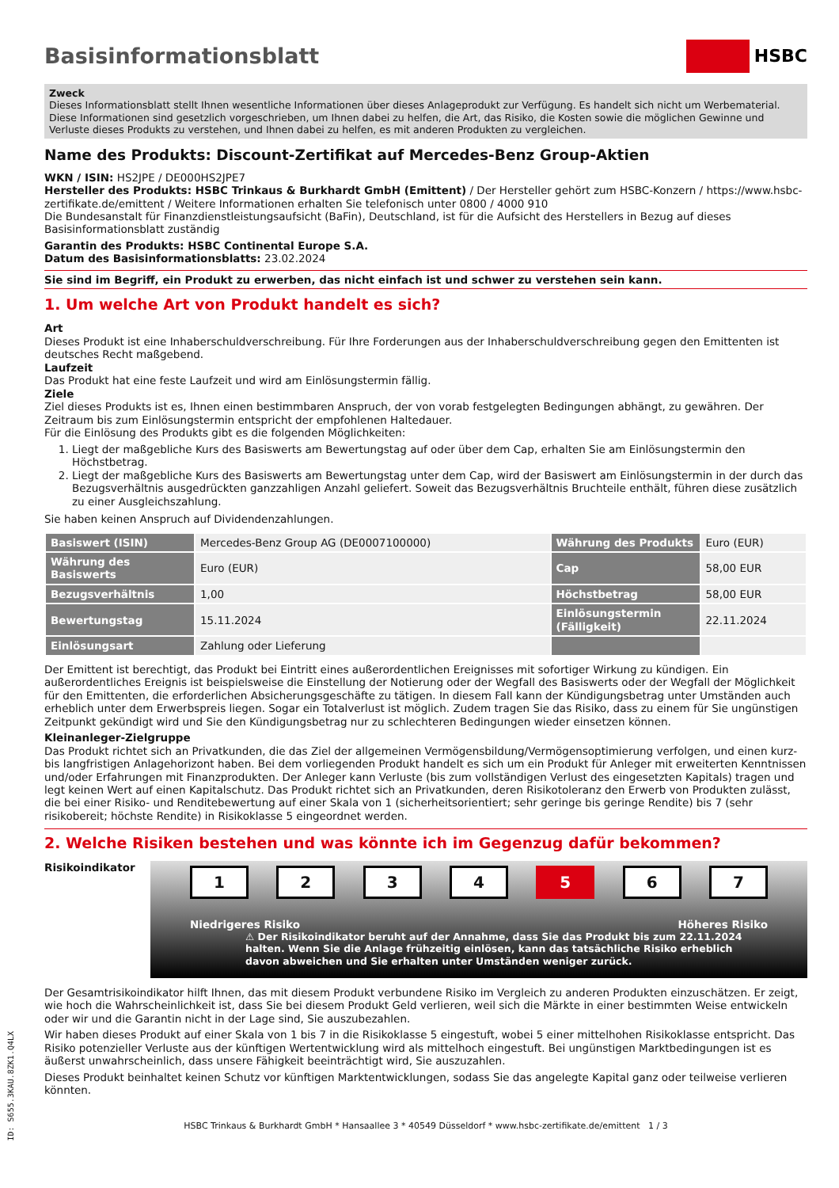Basisinformationsblatt HSBC
Zweck
Dieses Informationsblatt stellt Ihnen wesentliche Informationen über dieses Anlageprodukt zur Verfügung. Es handelt sich nicht um Werbematerial. Diese Informationen sind gesetzlich vorgeschrieben, um Ihnen dabei zu helfen, die Art, das Risiko, die Kosten sowie die möglichen Gewinne und Verluste dieses Produkts zu verstehen, und Ihnen dabei zu helfen, es mit anderen Produkten zu vergleichen.
Name des Produkts: Discount-Zertifikat auf Mercedes-Benz Group-Aktien
WKN / ISIN: HS2JPE / DE000HS2JPE7
Hersteller des Produkts: HSBC Trinkaus & Burkhardt GmbH (Emittent) / Der Hersteller gehört zum HSBC-Konzern / https://www.hsbc-zertifikate.de/emittent / Weitere Informationen erhalten Sie telefonisch unter 0800 / 4000 910
Die Bundesanstalt für Finanzdienstleistungsaufsicht (BaFin), Deutschland, ist für die Aufsicht des Herstellers in Bezug auf dieses Basisinformationsblatt zuständig
Garantin des Produkts: HSBC Continental Europe S.A.
Datum des Basisinformationsblatts: 23.02.2024
Sie sind im Begriff, ein Produkt zu erwerben, das nicht einfach ist und schwer zu verstehen sein kann.
1. Um welche Art von Produkt handelt es sich?
Art
Dieses Produkt ist eine Inhaberschuldverschreibung. Für Ihre Forderungen aus der Inhaberschuldverschreibung gegen den Emittenten ist deutsches Recht maßgebend.
Laufzeit
Das Produkt hat eine feste Laufzeit und wird am Einlösungstermin fällig.
Ziele
Ziel dieses Produkts ist es, Ihnen einen bestimmbaren Anspruch, der von vorab festgelegten Bedingungen abhängt, zu gewähren. Der Zeitraum bis zum Einlösungstermin entspricht der empfohlenen Haltedauer.
Für die Einlösung des Produkts gibt es die folgenden Möglichkeiten:
1. Liegt der maßgebliche Kurs des Basiswerts am Bewertungstag auf oder über dem Cap, erhalten Sie am Einlösungstermin den Höchstbetrag.
2. Liegt der maßgebliche Kurs des Basiswerts am Bewertungstag unter dem Cap, wird der Basiswert am Einlösungstermin in der durch das Bezugsverhältnis ausgedrückten ganzzahligen Anzahl geliefert. Soweit das Bezugsverhältnis Bruchteile enthält, führen diese zusätzlich zu einer Ausgleichszahlung.
Sie haben keinen Anspruch auf Dividendenzahlungen.
| Basiswert (ISIN) | Mercedes-Benz Group AG (DE0007100000) | Währung des Produkts | Euro (EUR) |
| Währung des Basiswerts | Euro (EUR) | Cap | 58,00 EUR |
| Bezugsverhältnis | 1,00 | Höchstbetrag | 58,00 EUR |
| Bewertungstag | 15.11.2024 | Einlösungstermin (Fälligkeit) | 22.11.2024 |
| Einlösungsart | Zahlung oder Lieferung | | |
Der Emittent ist berechtigt, das Produkt bei Eintritt eines außerordentlichen Ereignisses mit sofortiger Wirkung zu kündigen. Ein außerordentliches Ereignis ist beispielsweise die Einstellung der Notierung oder der Wegfall des Basiswerts oder der Wegfall der Möglichkeit für den Emittenten, die erforderlichen Absicherungsgeschäfte zu tätigen. In diesem Fall kann der Kündigungsbetrag unter Umständen auch erheblich unter dem Erwerbspreis liegen. Sogar ein Totalverlust ist möglich. Zudem tragen Sie das Risiko, dass zu einem für Sie ungünstigen Zeitpunkt gekündigt wird und Sie den Kündigungsbetrag nur zu schlechteren Bedingungen wieder einsetzen können.
Kleinanleger-Zielgruppe
Das Produkt richtet sich an Privatkunden, die das Ziel der allgemeinen Vermögensbildung/Vermögensoptimierung verfolgen, und einen kurz- bis langfristigen Anlagehorizont haben. Bei dem vorliegenden Produkt handelt es sich um ein Produkt für Anleger mit erweiterten Kenntnissen und/oder Erfahrungen mit Finanzprodukten. Der Anleger kann Verluste (bis zum vollständigen Verlust des eingesetzten Kapitals) tragen und legt keinen Wert auf einen Kapitalschutz. Das Produkt richtet sich an Privatkunden, deren Risikotoleranz den Erwerb von Produkten zulässt, die bei einer Risiko- und Renditebewertung auf einer Skala von 1 (sicherheitsorientiert; sehr geringe bis geringe Rendite) bis 7 (sehr risikobereit; höchste Rendite) in Risikoklasse 5 eingeordnet werden.
2. Welche Risiken bestehen und was könnte ich im Gegenzug dafür bekommen?
Risikoindikator
1 2 3 4 5 6 7
Niedrigeres Risiko Höheres Risiko
⚠ Der Risikoindikator beruht auf der Annahme, dass Sie das Produkt bis zum 22.11.2024 halten. Wenn Sie die Anlage frühzeitig einlösen, kann das tatsächliche Risiko erheblich davon abweichen und Sie erhalten unter Umständen weniger zurück.
Der Gesamtrisikoindikator hilft Ihnen, das mit diesem Produkt verbundene Risiko im Vergleich zu anderen Produkten einzuschätzen. Er zeigt, wie hoch die Wahrscheinlichkeit ist, dass Sie bei diesem Produkt Geld verlieren, weil sich die Märkte in einer bestimmten Weise entwickeln oder wir und die Garantin nicht in der Lage sind, Sie auszubezahlen.
Wir haben dieses Produkt auf einer Skala von 1 bis 7 in die Risikoklasse 5 eingestuft, wobei 5 einer mittelhohen Risikoklasse entspricht. Das Risiko potenzieller Verluste aus der künftigen Wertentwicklung wird als mittelhoch eingestuft. Bei ungünstigen Marktbedingungen ist es äußerst unwahrscheinlich, dass unsere Fähigkeit beeinträchtigt wird, Sie auszuzahlen.
Dieses Produkt beinhaltet keinen Schutz vor künftigen Marktentwicklungen, sodass Sie das angelegte Kapital ganz oder teilweise verlieren könnten.
HSBC Trinkaus & Burkhardt GmbH * Hansaallee 3 * 40549 Düsseldorf * www.hsbc-zertifikate.de/emittent 1 / 3
ID: S655.3KAU.8ZK1.Q4LX